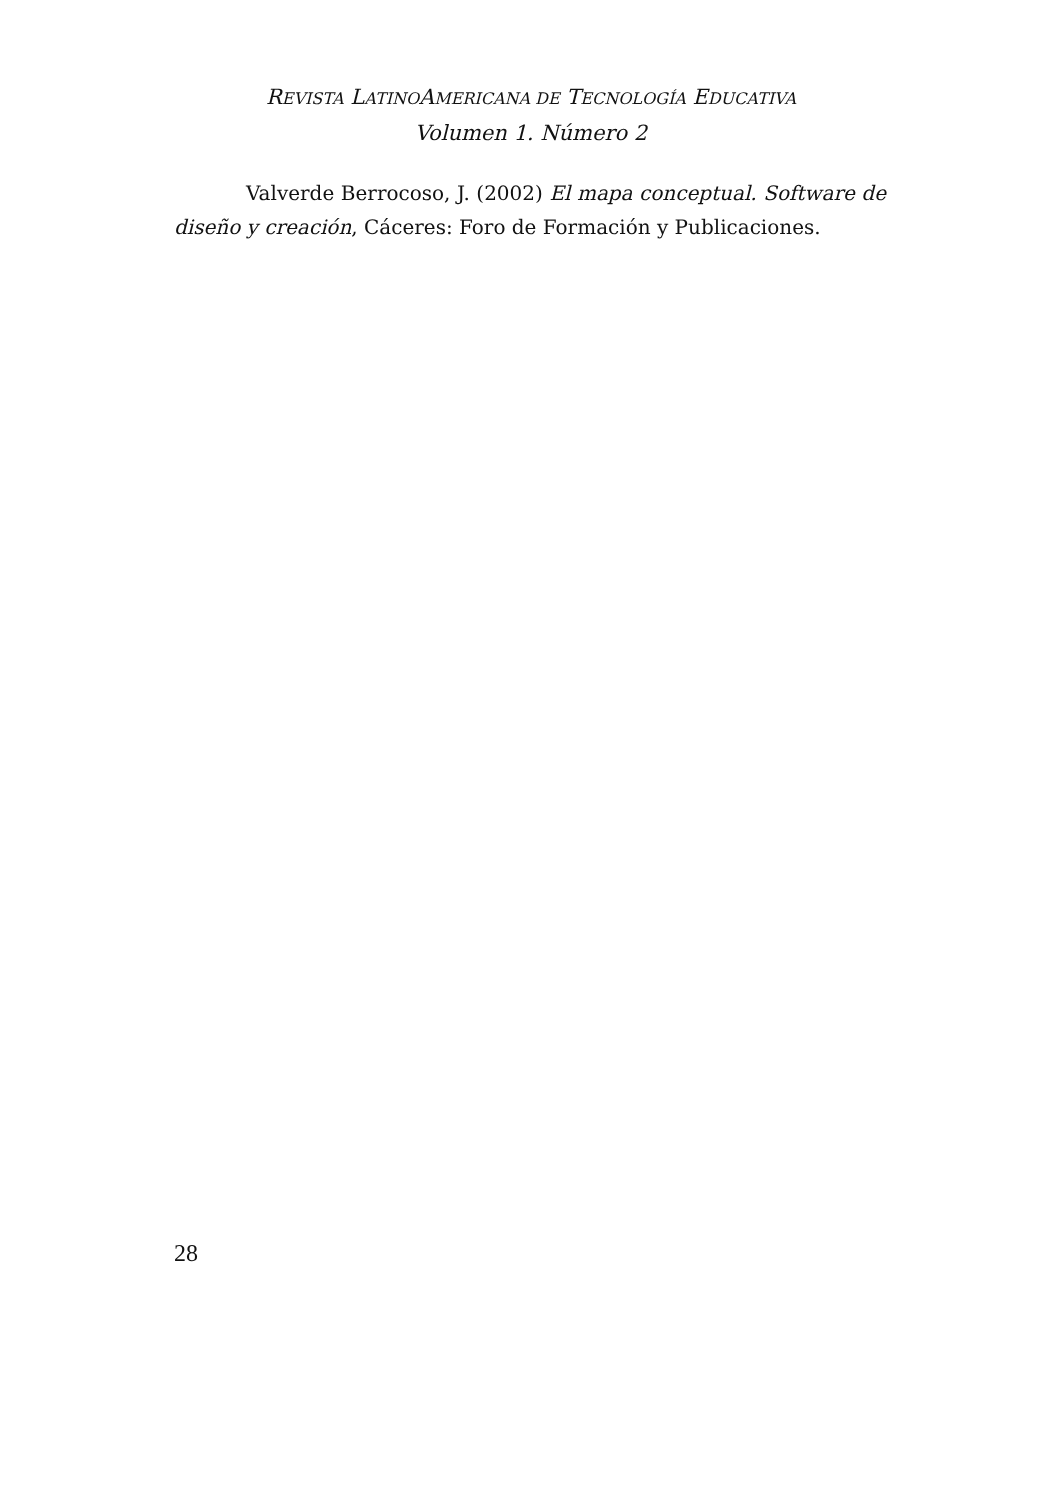REVISTA LATINOAMERICANA DE TECNOLOGÍA EDUCATIVA
Volumen 1. Número 2
Valverde Berrocoso, J. (2002) El mapa conceptual. Software de diseño y creación, Cáceres: Foro de Formación y Publicaciones.
28